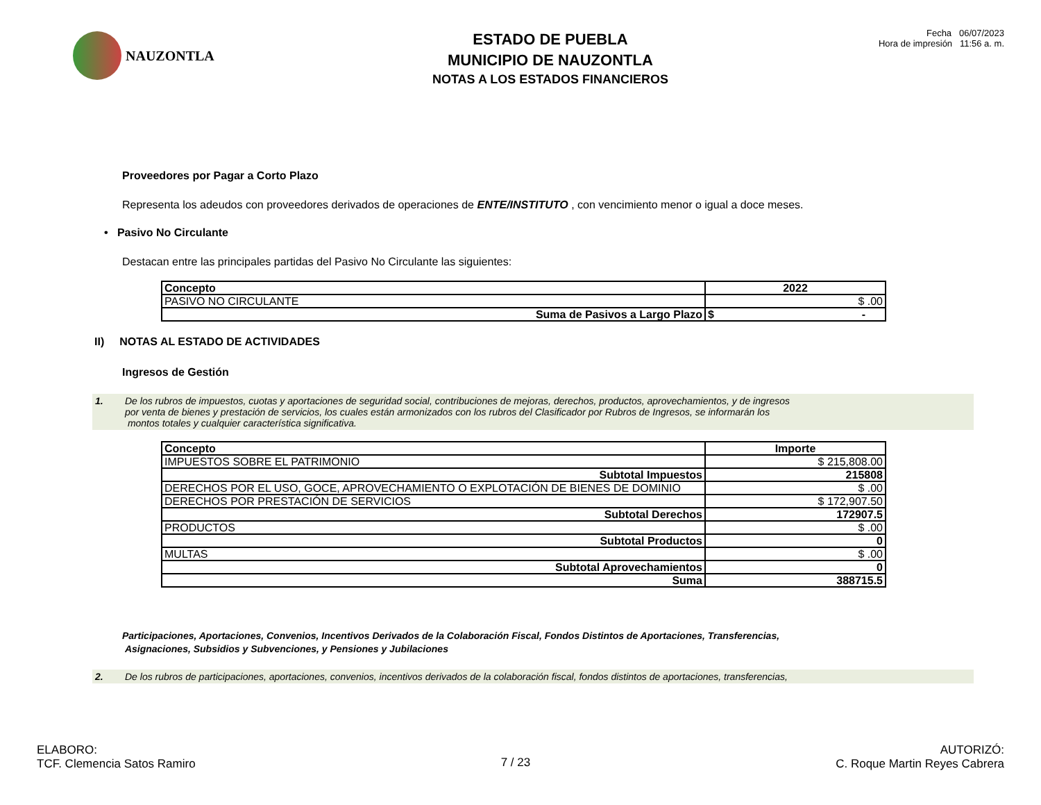NAUZONTLA
ESTADO DE PUEBLA
MUNICIPIO DE NAUZONTLA
NOTAS A LOS ESTADOS FINANCIEROS
Fecha 06/07/2023
Hora de impresión 11:56 a. m.
Proveedores por Pagar a Corto Plazo
Representa los adeudos con proveedores derivados de operaciones de ENTE/INSTITUTO , con vencimiento menor o igual a doce meses.
• Pasivo No Circulante
Destacan entre las principales partidas del Pasivo No Circulante las siguientes:
| Concepto | 2022 |
| --- | --- |
| PASIVO NO CIRCULANTE | $ .00 |
| Suma de Pasivos a Largo Plazo | $ - |
II) NOTAS AL ESTADO DE ACTIVIDADES
Ingresos de Gestión
1. De los rubros de impuestos, cuotas y aportaciones de seguridad social, contribuciones de mejoras, derechos, productos, aprovechamientos, y de ingresos
por venta de bienes y prestación de servicios, los cuales están armonizados con los rubros del Clasificador por Rubros de Ingresos, se informarán los
montos totales y cualquier característica significativa.
| Concepto | Importe |
| --- | --- |
| IMPUESTOS SOBRE EL PATRIMONIO | $ 215,808.00 |
| Subtotal Impuestos | 215808 |
| DERECHOS POR EL USO, GOCE, APROVECHAMIENTO O EXPLOTACIÓN DE BIENES DE DOMINIO | $ .00 |
| DERECHOS POR PRESTACIÓN DE SERVICIOS | $ 172,907.50 |
| Subtotal Derechos | 172907.5 |
| PRODUCTOS | $ .00 |
| Subtotal Productos | 0 |
| MULTAS | $ .00 |
| Subtotal Aprovechamientos | 0 |
| Suma | 388715.5 |
Participaciones, Aportaciones, Convenios, Incentivos Derivados de la Colaboración Fiscal, Fondos Distintos de Aportaciones, Transferencias,
Asignaciones, Subsidios y Subvenciones, y Pensiones y Jubilaciones
2. De los rubros de participaciones, aportaciones, convenios, incentivos derivados de la colaboración fiscal, fondos distintos de aportaciones, transferencias,
ELABORO:
TCF. Clemencia Satos Ramiro
7 / 23
AUTORIZÓ:
C. Roque Martin Reyes Cabrera